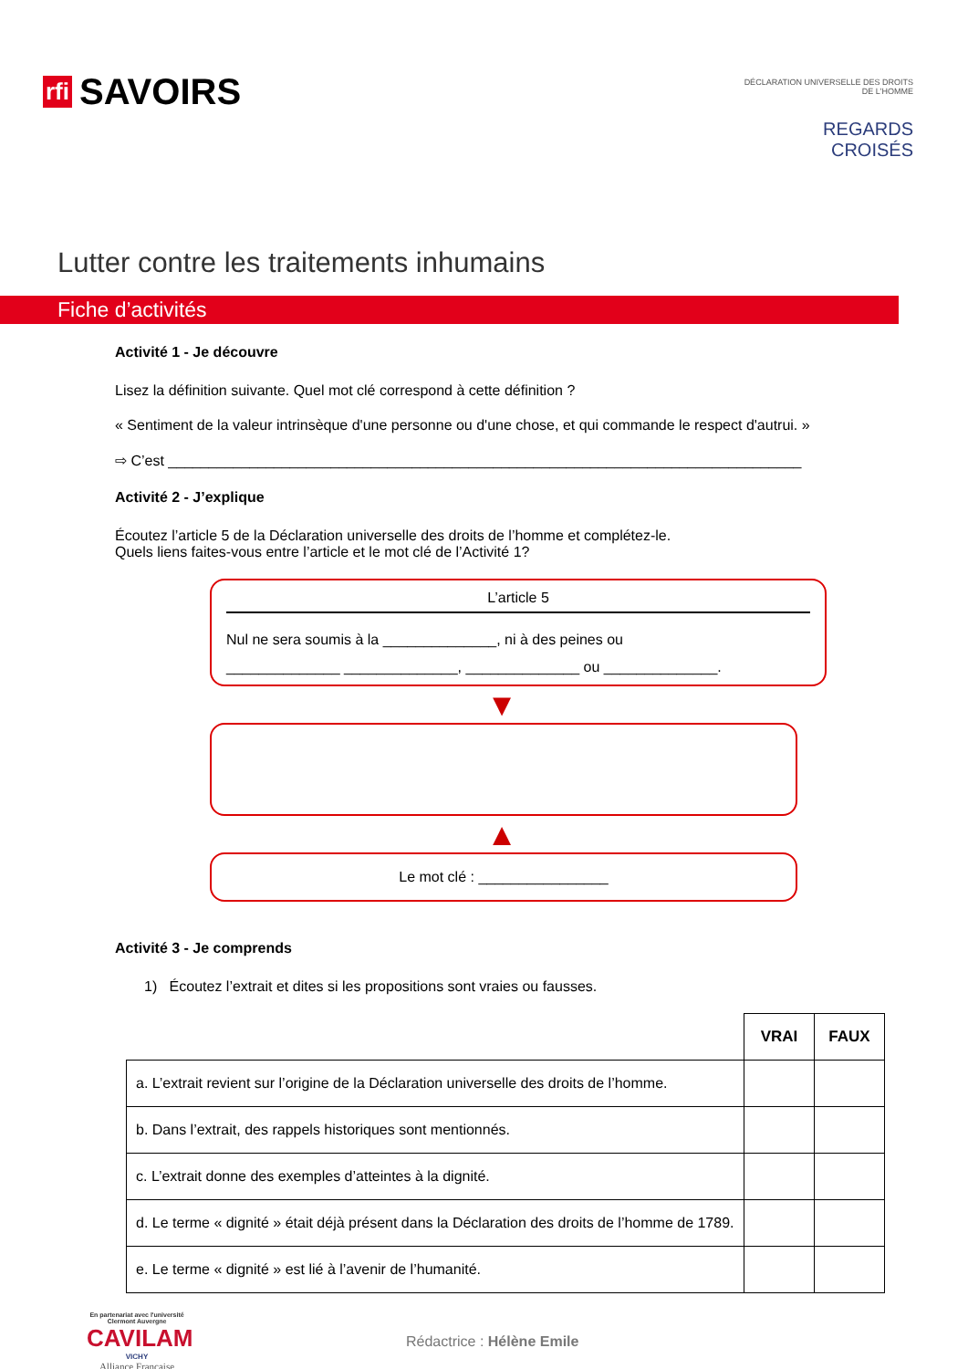rfi SAVOIRS
DÉCLARATION UNIVERSELLE DES DROITS DE L'HOMME
REGARDS CROISÉS
Lutter contre les traitements inhumains
Fiche d’activités
Activité 1 - Je découvre
Lisez la définition suivante. Quel mot clé correspond à cette définition ?
« Sentiment de la valeur intrinsèque d'une personne ou d'une chose, et qui commande le respect d'autrui. »
⇨ C’est ______________________________________________________________________________
Activité 2 - J’explique
Écoutez l’article 5 de la Déclaration universelle des droits de l’homme et complétez-le.
Quels liens faites-vous entre l’article et le mot clé de l’Activité 1?
L’article 5
Nul ne sera soumis à la ______________, ni à des peines ou
______________ ______________, ______________ ou ______________.
▼
▲
Le mot clé : ________________
Activité 3 - Je comprends
1) Écoutez l’extrait et dites si les propositions sont vraies ou fausses.
| | VRAI | FAUX |
| a. L’extrait revient sur l’origine de la Déclaration universelle des droits de l’homme. | | |
| b. Dans l’extrait, des rappels historiques sont mentionnés. | | |
| c. L’extrait donne des exemples d’atteintes à la dignité. | | |
| d. Le terme « dignité » était déjà présent dans la Déclaration des droits de l’homme de 1789. | | |
| e. Le terme « dignité » est lié à l’avenir de l’humanité. | | |
En partenariat avec l'université Clermont Auvergne
CAVILAM
VICHY
Alliance Française
Rédactrice : Hélène Emile